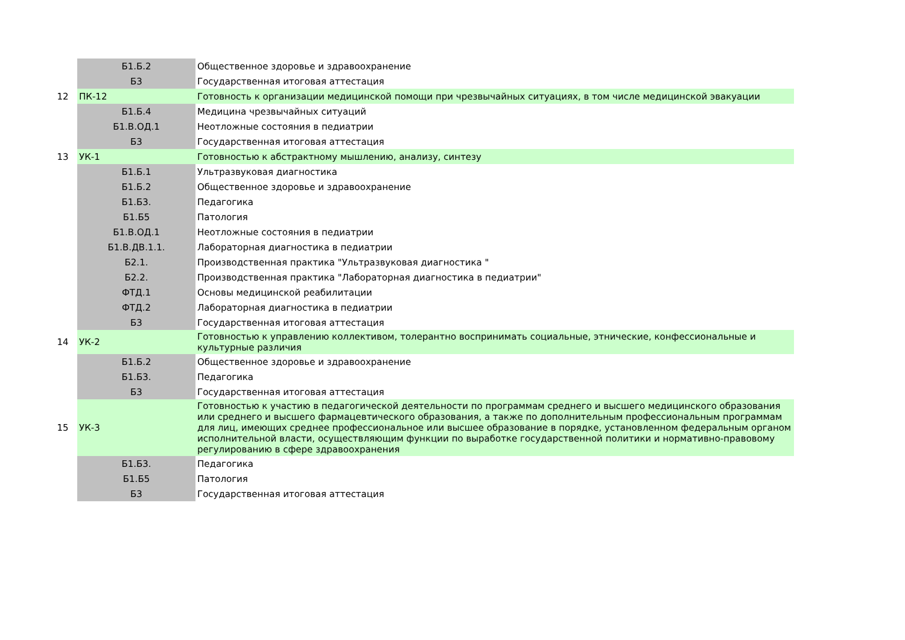| | Б1.Б.2 | Общественное здоровье и здравоохранение |
| | Б3 | Государственная итоговая аттестация |
| 12 | ПК-12 | Готовность к организации медицинской помощи при чрезвычайных ситуациях, в том числе медицинской эвакуации |
| | Б1.Б.4 | Медицина чрезвычайных ситуаций |
| | Б1.В.ОД.1 | Неотложные состояния в педиатрии |
| | Б3 | Государственная итоговая аттестация |
| 13 | УК-1 | Готовностью к абстрактному мышлению, анализу, синтезу |
| | Б1.Б.1 | Ультразвуковая диагностика |
| | Б1.Б.2 | Общественное здоровье и здравоохранение |
| | Б1.Б3. | Педагогика |
| | Б1.Б5 | Патология |
| | Б1.В.ОД.1 | Неотложные состояния в педиатрии |
| | Б1.В.ДВ.1.1. | Лабораторная диагностика в педиатрии |
| | Б2.1. | Производственная практика "Ультразвуковая диагностика " |
| | Б2.2. | Производственная практика "Лабораторная диагностика в педиатрии" |
| | ФТД.1 | Основы медицинской реабилитации |
| | ФТД.2 | Лабораторная диагностика в педиатрии |
| | Б3 | Государственная итоговая аттестация |
| 14 | УК-2 | Готовностью к управлению коллективом, толерантно воспринимать социальные, этнические, конфессиональные и культурные различия |
| | Б1.Б.2 | Общественное здоровье и здравоохранение |
| | Б1.Б3. | Педагогика |
| | Б3 | Государственная итоговая аттестация |
| 15 | УК-3 | Готовностью к участию в педагогической деятельности по программам среднего и высшего медицинского образования или среднего и высшего фармацевтического образования, а также по дополнительным профессиональным программам для лиц, имеющих среднее профессиональное или высшее образование в порядке, установленном федеральным органом исполнительной власти, осуществляющим функции по выработке государственной политики и нормативно-правовому регулированию в сфере здравоохранения |
| | Б1.Б3. | Педагогика |
| | Б1.Б5 | Патология |
| | Б3 | Государственная итоговая аттестация |